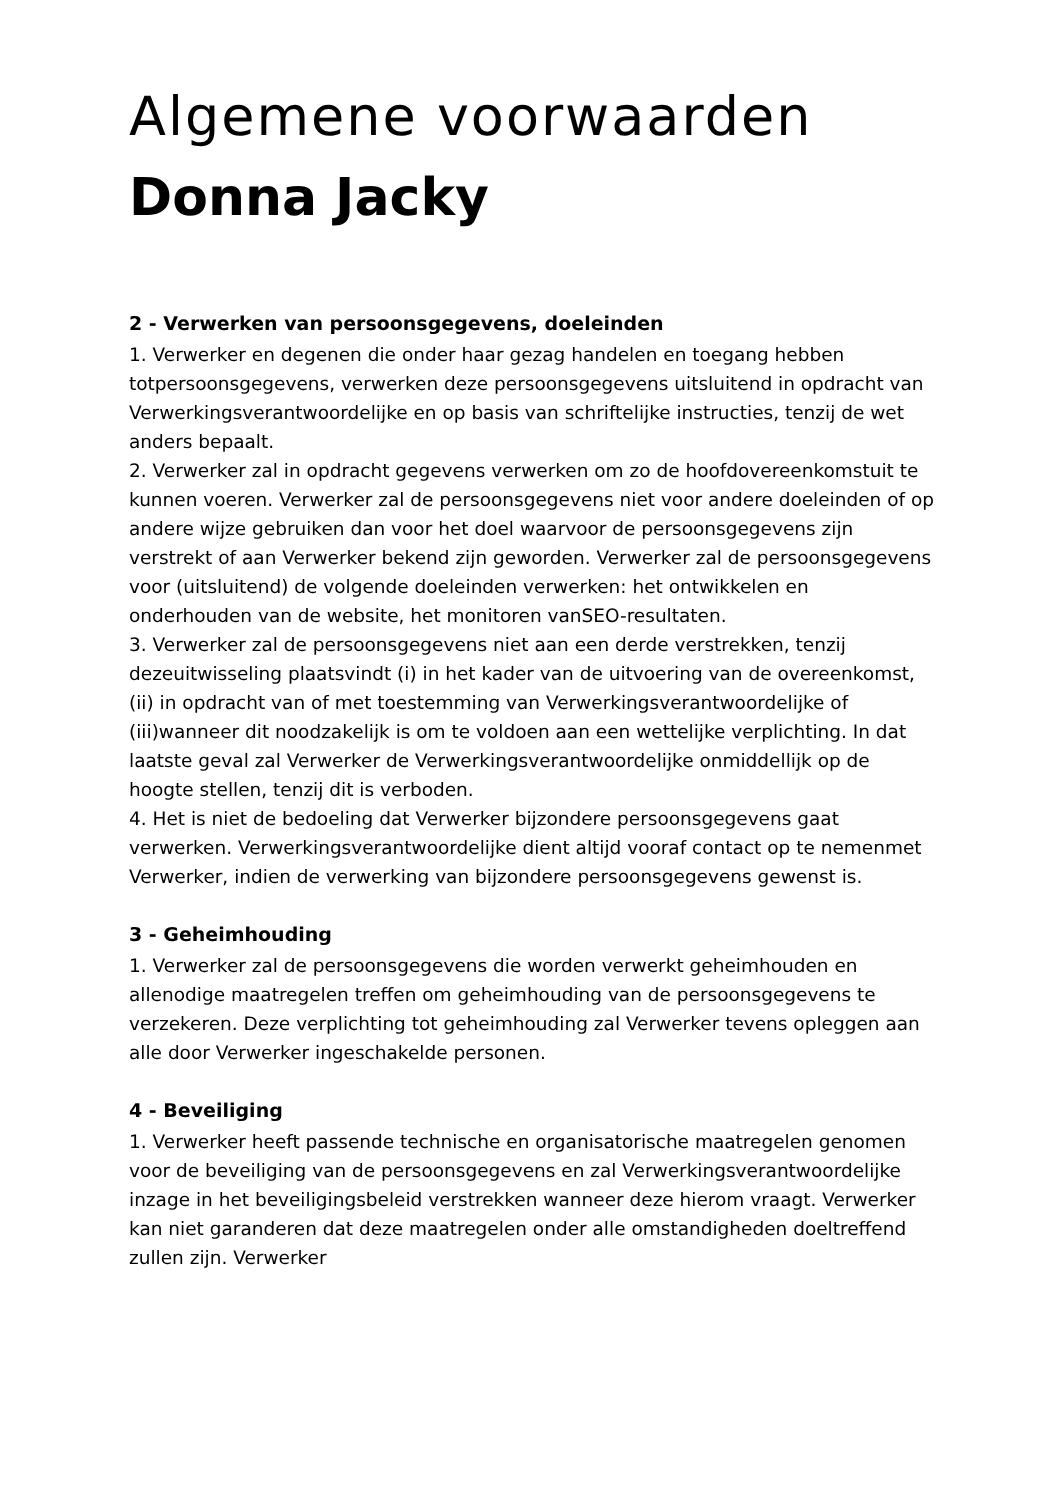Algemene voorwaarden
Donna Jacky
2 - Verwerken van persoonsgegevens, doeleinden
1. Verwerker en degenen die onder haar gezag handelen en toegang hebben totpersoonsgegevens, verwerken deze persoonsgegevens uitsluitend in opdracht van Verwerkingsverantwoordelijke en op basis van schriftelijke instructies, tenzij de wet anders bepaalt.
2. Verwerker zal in opdracht gegevens verwerken om zo de hoofdovereenkomstuit te kunnen voeren. Verwerker zal de persoonsgegevens niet voor andere doeleinden of op andere wijze gebruiken dan voor het doel waarvoor de persoonsgegevens zijn verstrekt of aan Verwerker bekend zijn geworden. Verwerker zal de persoonsgegevens voor (uitsluitend) de volgende doeleinden verwerken: het ontwikkelen en onderhouden van de website, het monitoren vanSEO-resultaten.
3. Verwerker zal de persoonsgegevens niet aan een derde verstrekken, tenzij dezeuitwisseling plaatsvindt (i) in het kader van de uitvoering van de overeenkomst,
(ii) in opdracht van of met toestemming van Verwerkingsverantwoordelijke of (iii)wanneer dit noodzakelijk is om te voldoen aan een wettelijke verplichting. In dat laatste geval zal Verwerker de Verwerkingsverantwoordelijke onmiddellijk op de hoogte stellen, tenzij dit is verboden.
4. Het is niet de bedoeling dat Verwerker bijzondere persoonsgegevens gaat verwerken. Verwerkingsverantwoordelijke dient altijd vooraf contact op te nemenmet Verwerker, indien de verwerking van bijzondere persoonsgegevens gewenst is.
3 - Geheimhouding
1. Verwerker zal de persoonsgegevens die worden verwerkt geheimhouden en allenodige maatregelen treffen om geheimhouding van de persoonsgegevens te verzekeren. Deze verplichting tot geheimhouding zal Verwerker tevens opleggen aan alle door Verwerker ingeschakelde personen.
4 - Beveiliging
1. Verwerker heeft passende technische en organisatorische maatregelen genomen voor de beveiliging van de persoonsgegevens en zal Verwerkingsverantwoordelijke inzage in het beveiligingsbeleid verstrekken wanneer deze hierom vraagt. Verwerker kan niet garanderen dat deze maatregelen onder alle omstandigheden doeltreffend zullen zijn. Verwerker